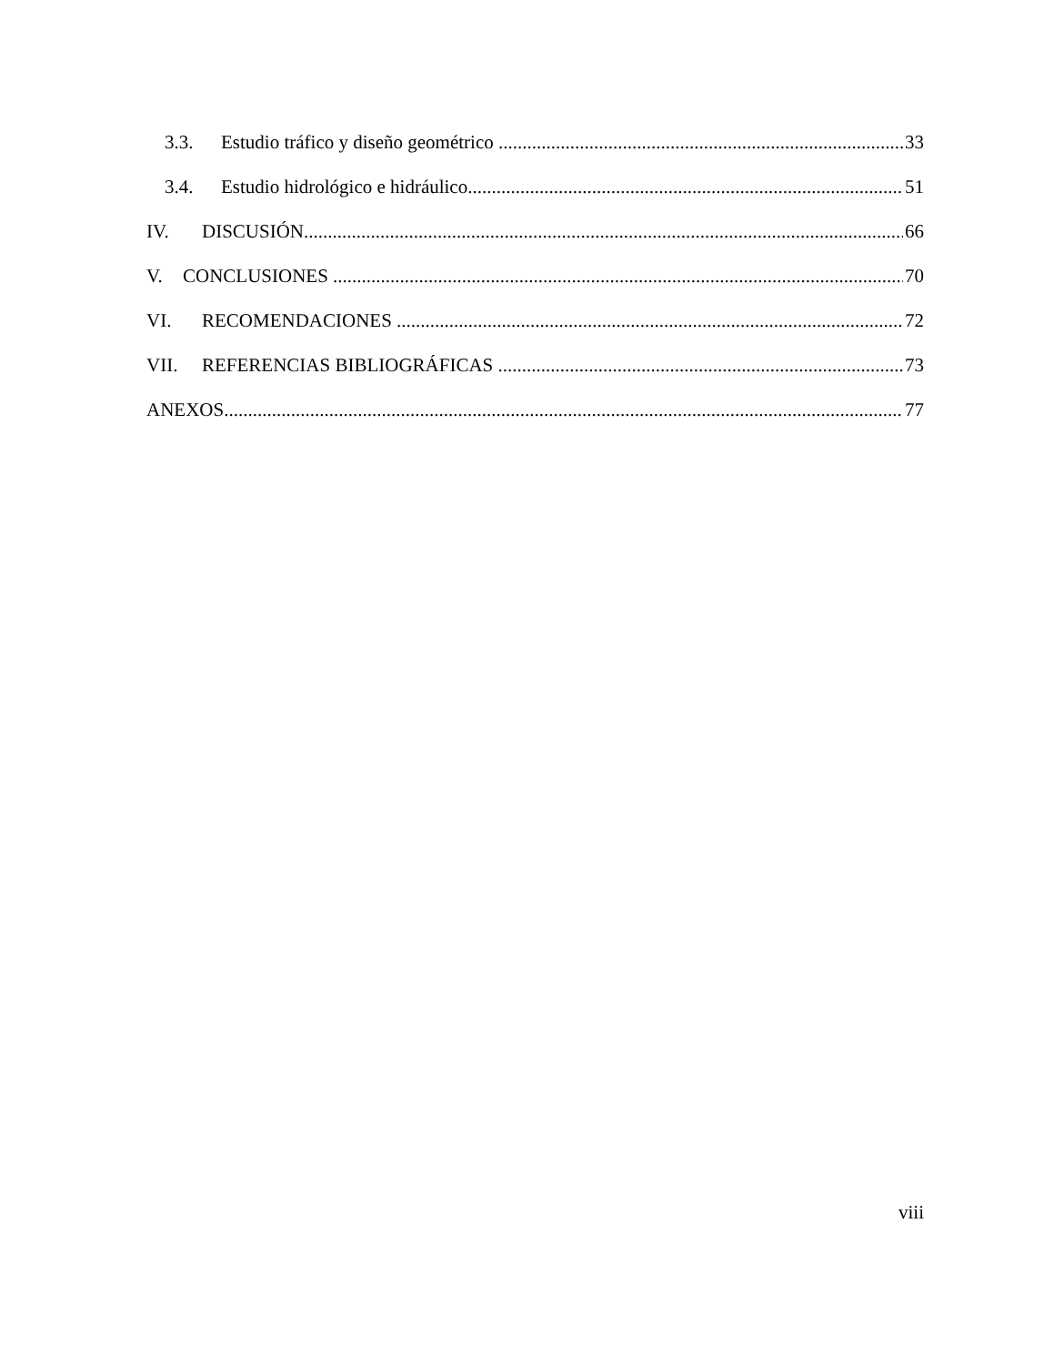3.3. Estudio tráfico y diseño geométrico 33
3.4. Estudio hidrológico e hidráulico 51
IV. DISCUSIÓN 66
V. CONCLUSIONES 70
VI. RECOMENDACIONES 72
VII. REFERENCIAS BIBLIOGRÁFICAS 73
ANEXOS 77
viii